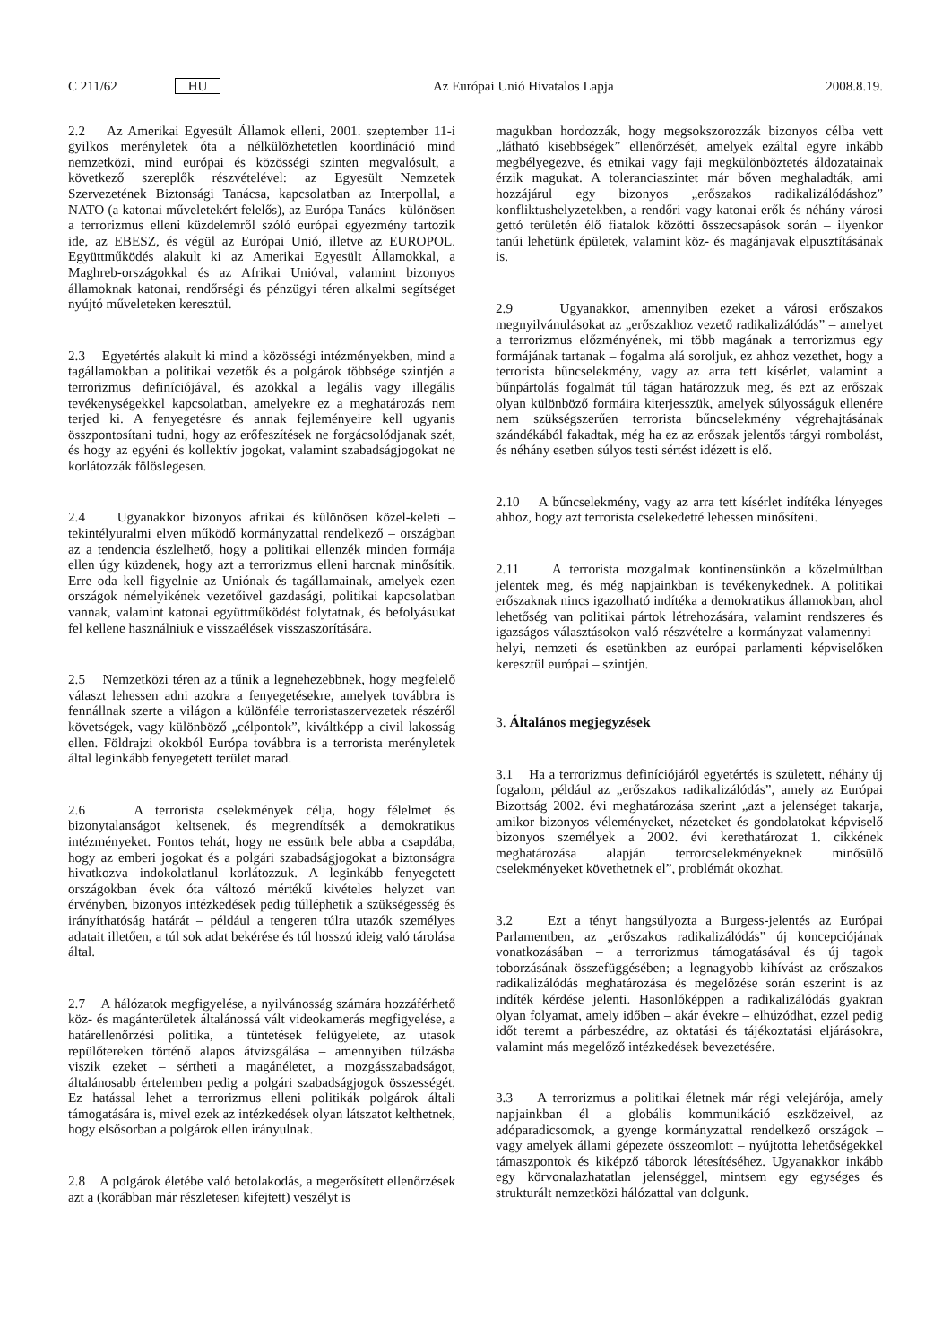C 211/62 HU Az Európai Unió Hivatalos Lapja 2008.8.19.
2.2 Az Amerikai Egyesült Államok elleni, 2001. szeptember 11-i gyilkos merényletek óta a nélkülözhetetlen koordináció mind nemzetközi, mind európai és közösségi szinten megvalósult, a következő szereplők részvételével: az Egyesült Nemzetek Szervezetének Biztonsági Tanácsa, kapcsolatban az Interpollal, a NATO (a katonai műveletekért felelős), az Európa Tanács – különösen a terrorizmus elleni küzdelemről szóló európai egyezmény tartozik ide, az EBESZ, és végül az Európai Unió, illetve az EUROPOL. Együttműködés alakult ki az Amerikai Egyesült Államokkal, a Maghreb-országokkal és az Afrikai Unióval, valamint bizonyos államoknak katonai, rendőrségi és pénzügyi téren alkalmi segítséget nyújtó műveleteken keresztül.
2.3 Egyetértés alakult ki mind a közösségi intézményekben, mind a tagállamokban a politikai vezetők és a polgárok többsége szintjén a terrorizmus definíciójával, és azokkal a legális vagy illegális tevékenységekkel kapcsolatban, amelyekre ez a meghatározás nem terjed ki. A fenyegetésre és annak fejleményeire kell ugyanis összpontosítani tudni, hogy az erőfeszítések ne forgácsolódjanak szét, és hogy az egyéni és kollektív jogokat, valamint szabadságjogokat ne korlátozzák fölöslegesen.
2.4 Ugyanakkor bizonyos afrikai és különösen közel-keleti – tekintélyuralmi elven működő kormányzattal rendelkező – országban az a tendencia észlelhető, hogy a politikai ellenzék minden formája ellen úgy küzdenek, hogy azt a terrorizmus elleni harcnak minősítik. Erre oda kell figyelnie az Uniónak és tagállamainak, amelyek ezen országok némelyikének vezetőivel gazdasági, politikai kapcsolatban vannak, valamint katonai együttműködést folytatnak, és befolyásukat fel kellene használniuk e visszaélések visszaszorítására.
2.5 Nemzetközi téren az a tűnik a legnehezebbnek, hogy megfelelő választ lehessen adni azokra a fenyegetésekre, amelyek továbbra is fennállnak szerte a világon a különféle terroristaszervezetek részéről követségek, vagy különböző „célpontok”, kiváltképp a civil lakosság ellen. Földrajzi okokból Európa továbbra is a terrorista merényletek által leginkább fenyegetett terület marad.
2.6 A terrorista cselekmények célja, hogy félelmet és bizonytalanságot keltsenek, és megrendítsék a demokratikus intézményeket. Fontos tehát, hogy ne essünk bele abba a csapdába, hogy az emberi jogokat és a polgári szabadságjogokat a biztonságra hivatkozva indokolatlanul korlátozzuk. A leginkább fenyegetett országokban évek óta változó mértékű kivételes helyzet van érvényben, bizonyos intézkedések pedig túlléphetik a szükségesség és irányíthatóság határát – például a tengeren túlra utazók személyes adatait illetően, a túl sok adat bekérése és túl hosszú ideig való tárolása által.
2.7 A hálózatok megfigyelése, a nyilvánosság számára hozzáférhető köz- és magánterületek általánossá vált videokamerás megfigyelése, a határellenőrzési politika, a tüntetések felügyelete, az utasok repülőtereken történő alapos átvizsgálása – amennyiben túlzásba viszik ezeket – sértheti a magánéletet, a mozgásszabadságot, általánosabb értelemben pedig a polgári szabadságjogok összességét. Ez hatással lehet a terrorizmus elleni politikák polgárok általi támogatására is, mivel ezek az intézkedések olyan látszatot kelthetnek, hogy elsősorban a polgárok ellen irányulnak.
2.8 A polgárok életébe való betolakodás, a megerősített ellenőrzések azt a (korábban már részletesen kifejtett) veszélyt is
magukban hordozzák, hogy megsokszorozzák bizonyos célba vett „látható kisebbségek” ellenőrzését, amelyek ezáltal egyre inkább megbélyegezve, és etnikai vagy faji megkülönböztetés áldozatainak érzik magukat. A toleranciaszintet már bőven meghaladták, ami hozzájárul egy bizonyos „erőszakos radikalizálódáshoz” konfliktushelyzetekben, a rendőri vagy katonai erők és néhány városi gettó területén élő fiatalok közötti összecsapások során – ilyenkor tanúi lehetünk épületek, valamint köz- és magánjavak elpusztításának is.
2.9 Ugyanakkor, amennyiben ezeket a városi erőszakos megnyilvánulásokat az „erőszakhoz vezető radikalizálódás” – amelyet a terrorizmus előzményének, mi több magának a terrorizmus egy formájának tartanak – fogalma alá soroljuk, ez ahhoz vezethet, hogy a terrorista bűncselekmény, vagy az arra tett kísérlet, valamint a bűnpártolás fogalmát túl tágan határozzuk meg, és ezt az erőszak olyan különböző formáira kiterjesszük, amelyek súlyosságuk ellenére nem szükségszerűen terrorista bűncselekmény végrehajtásának szándékából fakadtak, még ha ez az erőszak jelentős tárgyi rombolást, és néhány esetben súlyos testi sértést idézett is elő.
2.10 A bűncselekmény, vagy az arra tett kísérlet indítéka lényeges ahhoz, hogy azt terrorista cselekedetté lehessen minősíteni.
2.11 A terrorista mozgalmak kontinensünkön a közelmúltban jelentek meg, és még napjainkban is tevékenykednek. A politikai erőszaknak nincs igazolható indítéka a demokratikus államokban, ahol lehetőség van politikai pártok létrehozására, valamint rendszeres és igazságos választásokon való részvételre a kormányzat valamennyi – helyi, nemzeti és esetünkben az európai parlamenti képviselőken keresztül európai – szintjén.
3. Általános megjegyzések
3.1 Ha a terrorizmus definíciójáról egyetértés is született, néhány új fogalom, például az „erőszakos radikalizálódás”, amely az Európai Bizottság 2002. évi meghatározása szerint „azt a jelenséget takarja, amikor bizonyos véleményeket, nézeteket és gondolatokat képviselő bizonyos személyek a 2002. évi kerethatározat 1. cikkének meghatározása alapján terrorcselekményeknek minősülő cselekményeket követhetnek el”, problémát okozhat.
3.2 Ezt a tényt hangsúlyozta a Burgess-jelentés az Európai Parlamentben, az „erőszakos radikalizálódás” új koncepciójának vonatkozásában – a terrorizmus támogatásával és új tagok toborzásának összefüggésében; a legnagyobb kihívást az erőszakos radikalizálódás meghatározása és megelőzése során eszerint is az indíték kérdése jelenti. Hasonlóképpen a radikalizálódás gyakran olyan folyamat, amely időben – akár évekre – elhúzódhat, ezzel pedig időt teremt a párbeszédre, az oktatási és tájékoztatási eljárásokra, valamint más megelőző intézkedések bevezetésére.
3.3 A terrorizmus a politikai életnek már régi velejárója, amely napjainkban él a globális kommunikáció eszközeivel, az adóparadicsomok, a gyenge kormányzattal rendelkező országok – vagy amelyek állami gépezete összeomlott – nyújtotta lehetőségekkel támaszpontok és kiképző táborok létesítéséhez. Ugyanakkor inkább egy körvonalazhatatlan jelenséggel, mintsem egy egységes és strukturált nemzetközi hálózattal van dolgunk.